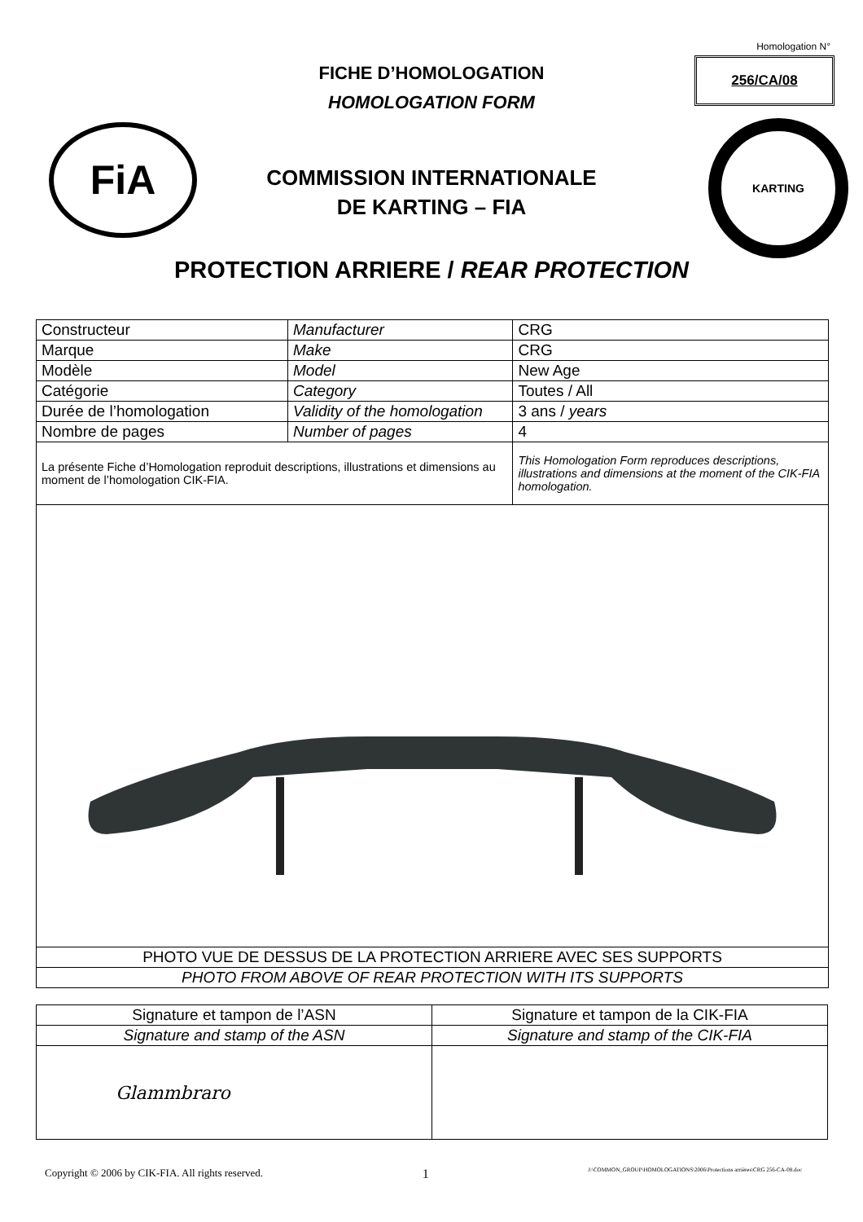Homologation N°
256/CA/08
FICHE D’HOMOLOGATION
HOMOLOGATION FORM
FiA
COMMISSION INTERNATIONALE
DE KARTING – FIA
KARTING
PROTECTION ARRIERE / REAR PROTECTION
| Constructeur | Manufacturer | | CRG |
| Marque | Make | | CRG |
| Modèle | Model | | New Age |
| Catégorie | Category | | Toutes / All |
| Durée de l’homologation | Validity of the homologation | | 3 ans / years |
| Nombre de pages | Number of pages | | 4 |
| La présente Fiche d’Homologation reproduit descriptions, illustrations et dimensions au moment de l’homologation CIK-FIA. | | This Homologation Form reproduces descriptions, illustrations and dimensions at the moment of the CIK-FIA homologation. | |
| PHOTO VUE DE DESSUS DE LA PROTECTION ARRIERE AVEC SES SUPPORTS | | | |
| PHOTO FROM ABOVE OF REAR PROTECTION WITH ITS SUPPORTS | | | |
| Signature et tampon de l’ASN | Signature et tampon de la CIK-FIA |
| Signature and stamp of the ASN | Signature and stamp of the CIK-FIA |
| Glammbraro | |
Copyright © 2006 by CIK-FIA. All rights reserved. 1 J:\COMMON_GROUP\HOMOLOGATIONS\2006\Protections arrières\CRG 256-CA-08.doc